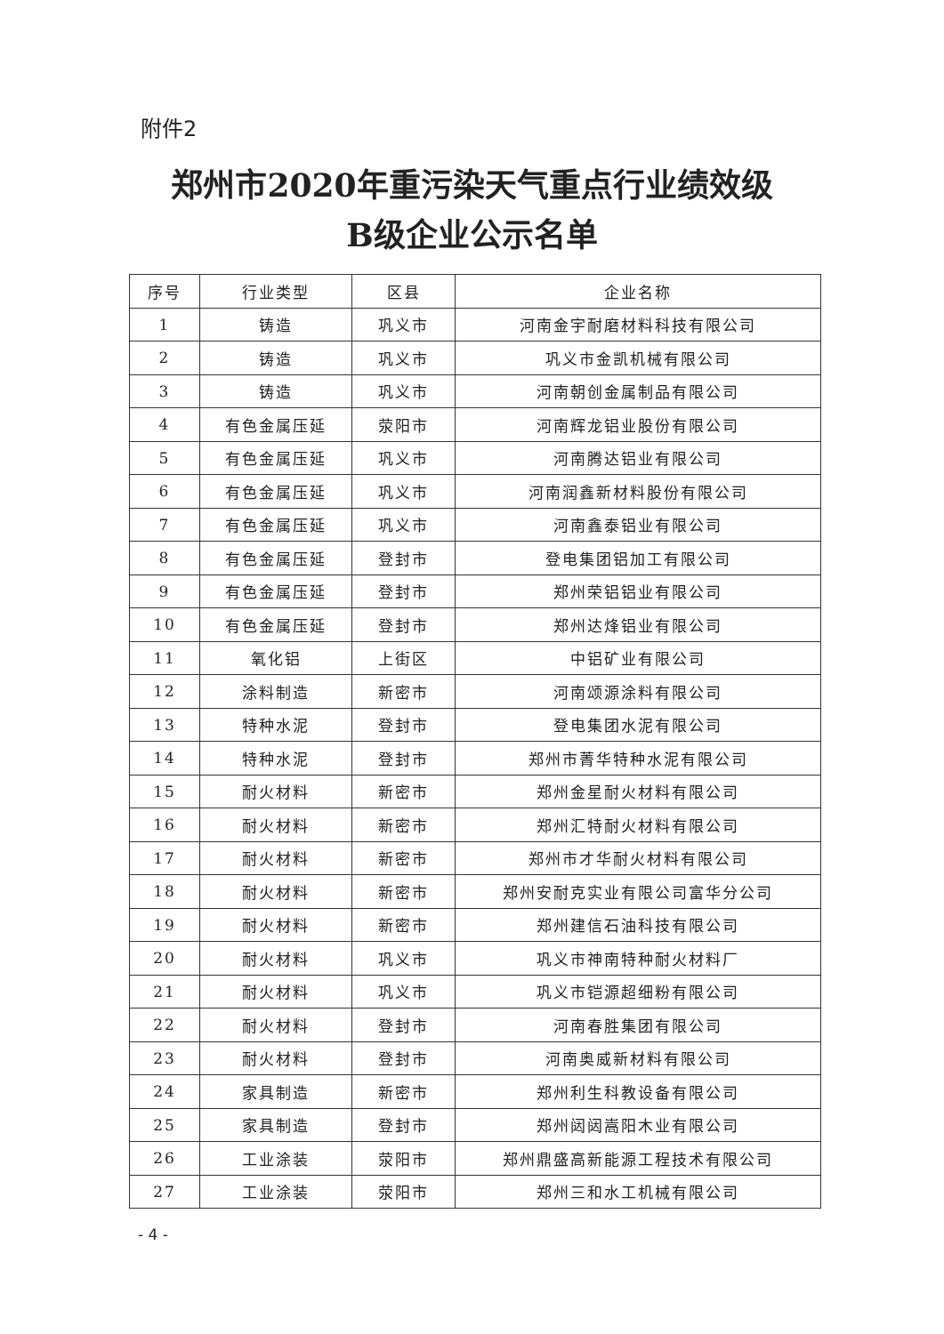附件2
郑州市2020年重污染天气重点行业绩效级
B级企业公示名单
| 序号 | 行业类型 | 区县 | 企业名称 |
| --- | --- | --- | --- |
| 1 | 铸造 | 巩义市 | 河南金宇耐磨材料科技有限公司 |
| 2 | 铸造 | 巩义市 | 巩义市金凯机械有限公司 |
| 3 | 铸造 | 巩义市 | 河南朝创金属制品有限公司 |
| 4 | 有色金属压延 | 荥阳市 | 河南辉龙铝业股份有限公司 |
| 5 | 有色金属压延 | 巩义市 | 河南腾达铝业有限公司 |
| 6 | 有色金属压延 | 巩义市 | 河南润鑫新材料股份有限公司 |
| 7 | 有色金属压延 | 巩义市 | 河南鑫泰铝业有限公司 |
| 8 | 有色金属压延 | 登封市 | 登电集团铝加工有限公司 |
| 9 | 有色金属压延 | 登封市 | 郑州荣铝铝业有限公司 |
| 10 | 有色金属压延 | 登封市 | 郑州达烽铝业有限公司 |
| 11 | 氧化铝 | 上街区 | 中铝矿业有限公司 |
| 12 | 涂料制造 | 新密市 | 河南颂源涂料有限公司 |
| 13 | 特种水泥 | 登封市 | 登电集团水泥有限公司 |
| 14 | 特种水泥 | 登封市 | 郑州市菁华特种水泥有限公司 |
| 15 | 耐火材料 | 新密市 | 郑州金星耐火材料有限公司 |
| 16 | 耐火材料 | 新密市 | 郑州汇特耐火材料有限公司 |
| 17 | 耐火材料 | 新密市 | 郑州市才华耐火材料有限公司 |
| 18 | 耐火材料 | 新密市 | 郑州安耐克实业有限公司富华分公司 |
| 19 | 耐火材料 | 新密市 | 郑州建信石油科技有限公司 |
| 20 | 耐火材料 | 巩义市 | 巩义市神南特种耐火材料厂 |
| 21 | 耐火材料 | 巩义市 | 巩义市铠源超细粉有限公司 |
| 22 | 耐火材料 | 登封市 | 河南春胜集团有限公司 |
| 23 | 耐火材料 | 登封市 | 河南奥威新材料有限公司 |
| 24 | 家具制造 | 新密市 | 郑州利生科教设备有限公司 |
| 25 | 家具制造 | 登封市 | 郑州闼闼嵩阳木业有限公司 |
| 26 | 工业涂装 | 荥阳市 | 郑州鼎盛高新能源工程技术有限公司 |
| 27 | 工业涂装 | 荥阳市 | 郑州三和水工机械有限公司 |
- 4 -